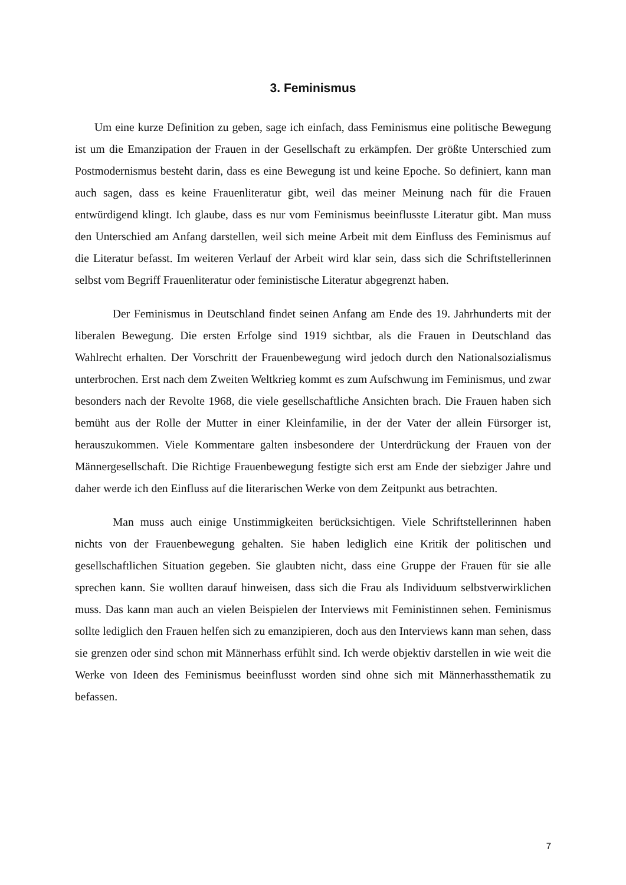3. Feminismus
Um eine kurze Definition zu geben, sage ich einfach, dass Feminismus eine politische Bewegung ist um die Emanzipation der Frauen in der Gesellschaft zu erkämpfen. Der größte Unterschied zum Postmodernismus besteht darin, dass es eine Bewegung ist und keine Epoche. So definiert, kann man auch sagen, dass es keine Frauenliteratur gibt, weil das meiner Meinung nach für die Frauen entwürdigend klingt. Ich glaube, dass es nur vom Feminismus beeinflusste Literatur gibt. Man muss den Unterschied am Anfang darstellen, weil sich meine Arbeit mit dem Einfluss des Feminismus auf die Literatur befasst. Im weiteren Verlauf der Arbeit wird klar sein, dass sich die Schriftstellerinnen selbst vom Begriff Frauenliteratur oder feministische Literatur abgegrenzt haben.
Der Feminismus in Deutschland findet seinen Anfang am Ende des 19. Jahrhunderts mit der liberalen Bewegung. Die ersten Erfolge sind 1919 sichtbar, als die Frauen in Deutschland das Wahlrecht erhalten. Der Vorschritt der Frauenbewegung wird jedoch durch den Nationalsozialismus unterbrochen. Erst nach dem Zweiten Weltkrieg kommt es zum Aufschwung im Feminismus, und zwar besonders nach der Revolte 1968, die viele gesellschaftliche Ansichten brach. Die Frauen haben sich bemüht aus der Rolle der Mutter in einer Kleinfamilie, in der der Vater der allein Fürsorger ist, herauszukommen. Viele Kommentare galten insbesondere der Unterdrückung der Frauen von der Männergesellschaft. Die Richtige Frauenbewegung festigte sich erst am Ende der siebziger Jahre und daher werde ich den Einfluss auf die literarischen Werke von dem Zeitpunkt aus betrachten.
Man muss auch einige Unstimmigkeiten berücksichtigen. Viele Schriftstellerinnen haben nichts von der Frauenbewegung gehalten. Sie haben lediglich eine Kritik der politischen und gesellschaftlichen Situation gegeben. Sie glaubten nicht, dass eine Gruppe der Frauen für sie alle sprechen kann. Sie wollten darauf hinweisen, dass sich die Frau als Individuum selbstverwirklichen muss. Das kann man auch an vielen Beispielen der Interviews mit Feministinnen sehen. Feminismus sollte lediglich den Frauen helfen sich zu emanzipieren, doch aus den Interviews kann man sehen, dass sie grenzen oder sind schon mit Männerhass erfühlt sind. Ich werde objektiv darstellen in wie weit die Werke von Ideen des Feminismus beeinflusst worden sind ohne sich mit Männerhassthematik zu befassen.
7